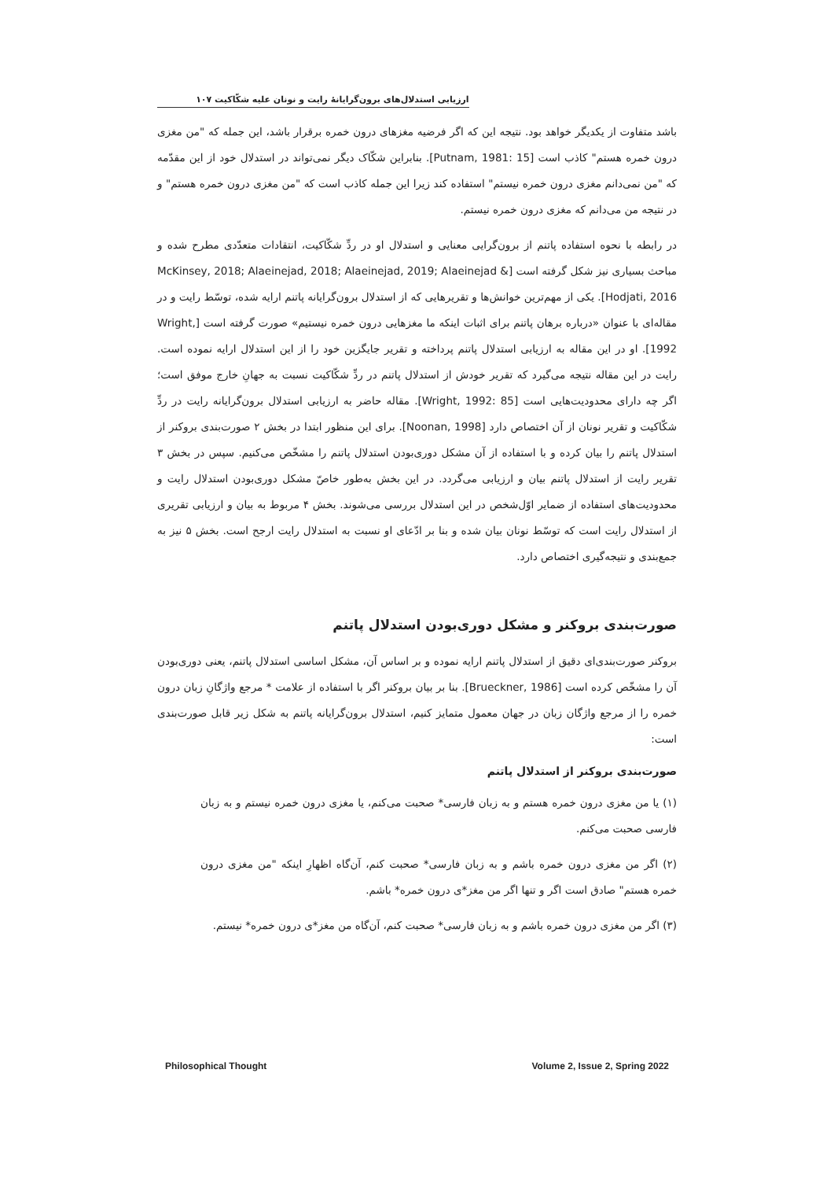ارزیابی استدلال‌های برون‌گرایانهٔ رایت و نونان علیه شکّاکیت ۱۰۷
باشد متفاوت از یکدیگر خواهد بود. نتیجه این که اگر فرضیه مغزهای درون خمره برقرار باشد، این جمله که "من مغزی درون خمره هستم" کاذب است [Putnam, 1981: 15]. بنابراین شکّاک دیگر نمی‌تواند در استدلال خود از این مقدّمه که "من نمی‌دانم مغزی درون خمره نیستم" استفاده کند زیرا این جمله کاذب است که "من مغزی درون خمره هستم" و در نتیجه من می‌دانم که مغزی درون خمره نیستم.
در رابطه با نحوه استفاده پاتنم از برون‌گرایی معنایی و استدلال او در ردِّ شکّاکیت، انتقادات متعدّدی مطرح شده و مباحث بسیاری نیز شکل گرفته است [McKinsey, 2018; Alaeinejad, 2018; Alaeinejad, 2019; Alaeinejad & Hodjati, 2016]. یکی از مهم‌ترین خوانش‌ها و تقریرهایی که از استدلال برون‌گرایانه پاتنم ارایه شده، توسّط رایت و در مقاله‌ای با عنوان «درباره برهان پاتنم برای اثبات اینکه ما مغزهایی درون خمره نیستیم» صورت گرفته است [Wright, 1992]. او در این مقاله به ارزیابی استدلال پاتنم پرداخته و تقریر جایگزین خود را از این استدلال ارایه نموده است. رایت در این مقاله نتیجه می‌گیرد که تقریر خودش از استدلال پاتنم در ردِّ شکّاکیت نسبت به جهانِ خارج موفق است؛ اگر چه دارای محدودیت‌هایی است [Wright, 1992: 85]. مقاله حاضر به ارزیابی استدلال برون‌گرایانه رایت در ردِّ شکّاکیت و تقریر نونان از آن اختصاص دارد [Noonan, 1998]. برای این منظور ابتدا در بخش ۲ صورت‌بندی بروکنر از استدلال پاتنم را بیان کرده و با استفاده از آن مشکل دوری‌بودن استدلال پاتنم را مشخّص می‌کنیم. سپس در بخش ۳ تقریر رایت از استدلال پاتنم بیان و ارزیابی می‌گردد. در این بخش به‌طور خاصّ مشکل دوری‌بودن استدلال رایت و محدودیت‌های استفاده از ضمایر اوّل‌شخص در این استدلال بررسی می‌شوند. بخش ۴ مربوط به بیان و ارزیابی تقریری از استدلال رایت است که توسّط نونان بیان شده و بنا بر ادّعای او نسبت به استدلال رایت ارجح است. بخش ۵ نیز به جمع‌بندی و نتیجه‌گیری اختصاص دارد.
صورت‌بندی بروکنر و مشکل دوری‌بودن استدلال پاتنم
بروکنر صورت‌بندی‌ای دقیق از استدلال پاتنم ارایه نموده و بر اساس آن، مشکل اساسی استدلال پاتنم، یعنی دوری‌بودن آن را مشخّص کرده است [Brueckner, 1986]. بنا بر بیان بروکنر اگر با استفاده از علامت * مرجع واژگانِ زبان درون خمره را از مرجع واژگان زبان در جهان معمول متمایز کنیم، استدلال برون‌گرایانه پاتنم به شکل زیر قابل صورت‌بندی است:
صورت‌بندی بروکنر از استدلال پاتنم
(۱) یا من مغزی درون خمره هستم و به زبان فارسی* صحبت می‌کنم، یا مغزی درون خمره نیستم و به زبان فارسی صحبت می‌کنم.
(۲) اگر من مغزی درون خمره باشم و به زبان فارسی* صحبت کنم، آن‌گاه اظهارِ اینکه "من مغزی درون خمره هستم" صادق است اگر و تنها اگر من مغز*ی درون خمره* باشم.
(۳) اگر من مغزی درون خمره باشم و به زبان فارسی* صحبت کنم، آن‌گاه من مغز*ی درون خمره* نیستم.
Philosophical Thought Volume 2, Issue 2, Spring 2022